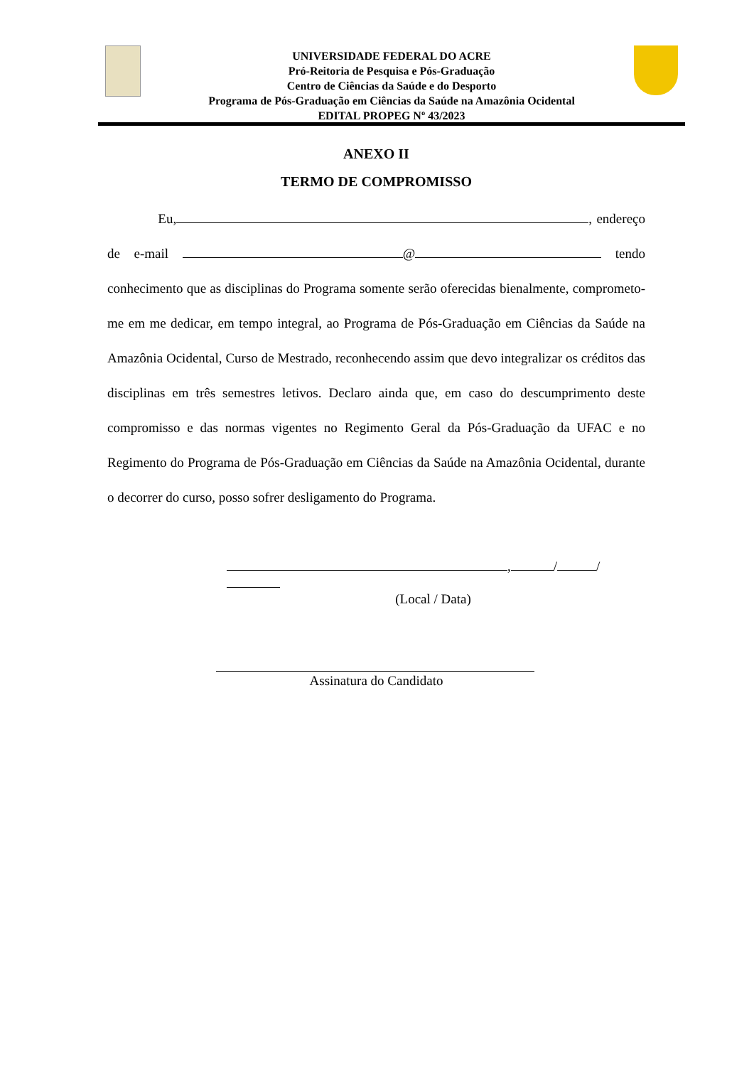UNIVERSIDADE FEDERAL DO ACRE
Pró-Reitoria de Pesquisa e Pós-Graduação
Centro de Ciências da Saúde e do Desporto
Programa de Pós-Graduação em Ciências da Saúde na Amazônia Ocidental
EDITAL PROPEG Nº 43/2023
ANEXO II
TERMO DE COMPROMISSO
Eu, , endereço de e-mail @ tendo conhecimento que as disciplinas do Programa somente serão oferecidas bienalmente, comprometo-me em me dedicar, em tempo integral, ao Programa de Pós-Graduação em Ciências da Saúde na Amazônia Ocidental, Curso de Mestrado, reconhecendo assim que devo integralizar os créditos das disciplinas em três semestres letivos. Declaro ainda que, em caso do descumprimento deste compromisso e das normas vigentes no Regimento Geral da Pós-Graduação da UFAC e no Regimento do Programa de Pós-Graduação em Ciências da Saúde na Amazônia Ocidental, durante o decorrer do curso, posso sofrer desligamento do Programa.
, / /
(Local / Data)
Assinatura do Candidato